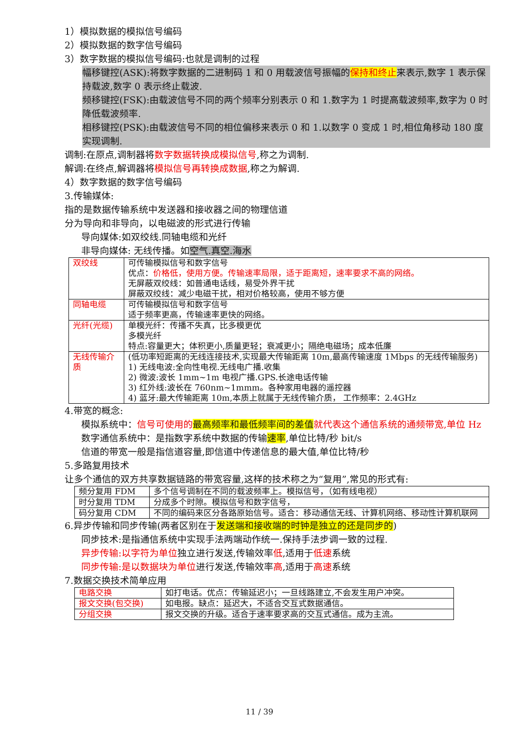1）模拟数据的模拟信号编码
2）模拟数据的数字信号编码
3）数字数据的模拟信号编码:也就是调制的过程
幅移键控(ASK):将数字数据的二进制码 1 和 0 用载波信号振幅的保持和终止来表示,数字 1 表示保持载波,数字 0 表示终止载波.
频移键控(FSK):由载波信号不同的两个频率分别表示 0 和 1.数字为 1 时提高载波频率,数字为 0 时降低载波频率.
相移键控(PSK):由载波信号不同的相位偏移来表示 0 和 1.以数字 0 变成 1 时,相位角移动 180 度实现调制.
调制:在原点,调制器将数字数据转换成模拟信号,称之为调制.
解调:在终点,解调器将模拟信号再转换成数据,称之为解调.
4）数字数据的数字信号编码
3.传输媒体:
指的是数据传输系统中发送器和接收器之间的物理信道
分为导向和非导向，以电磁波的形式进行传输
导向媒体:如双绞线.同轴电缆和光纤
非导向媒体: 无线传播。如空气.真空.海水
| 双绞线 | 可传输模拟信号和数字信号 优点： 价格低，使用方便。传输速率局限，适于距离短，速率要求不高的网络。 无屏蔽双绞线：如普通电话线，易受外界干扰 屏蔽双绞线：减少电磁干扰，相对价格较高，使用不够方便 |
| 同轴电缆 | 可传输模拟信号和数字信号 适于频率更高，传输速率更快的网络。 |
| 光纤(光缆) | 单模光纤：传播不失真，比多模更优 多模光纤 特点:容量更大；体积更小,质量更轻；衰减更小；隔绝电磁场；成本低廉 |
| 无线传输介质 | (低功率短距离的无线连接技术,实现最大传输距离 10m,最高传输速度 1Mbps 的无线传输服务) 1) 无线电波:全向性电视.无线电广播.收集 2) 微波:波长 1mm~1m 电视广播.GPS.长途电话传输 3) 红外线:波长在 760nm~1mmm。各种家用电器的遥控器 4) 蓝牙:最大传输距离 10m,本质上就属于无线传输介质， 工作频率：2.4GHz |
4.带宽的概念:
模拟系统中：信号可使用的 最高频率和最低频率间的差值 就代表这个通信系统的通频带宽,单位 Hz
数字通信系统中：是指数字系统中数据的传输速率,单位比特/秒 bit/s
信道的带宽一般是指信道容量,即信道中传递信息的最大值,单位比特/秒
5.多路复用技术
让多个通信的双方共享数据链路的带宽容量,这样的技术称之为“复用”,常见的形式有:
| 频分复用 FDM | 多个信号调制在不同的载波频率上。模拟信号，（如有线电视） |
| 时分复用 TDM | 分成多个时隙。模拟信号和数字信号， |
| 码分复用 CDM | 不同的编码来区分各路原始信号。适合：移动通信无线、计算机网络、移动性计算机联网 |
6.异步传输和同步传输(两者区别在于发送端和接收端的时钟是独立的还是同步的)
同步技术:是指通信系统中实现手法两端动作统一.保持手法步调一致的过程.
异步传输:以字符为单位独立进行发送,传输效率低,适用于低速系统
同步传输:是以数据块为单位进行发送,传输效率高,适用于高速系统
7.数据交换技术简单应用
| 电路交换 | 如打电话。优点：传输延迟小；一旦线路建立,不会发生用户冲突。 |
| 报文交换(包交换) | 如电报。缺点：延迟大，不适合交互式数据通信。 |
| 分组交换 | 报文交换的升级。适合于速率要求高的交互式通信。成为主流。 |
11 / 39